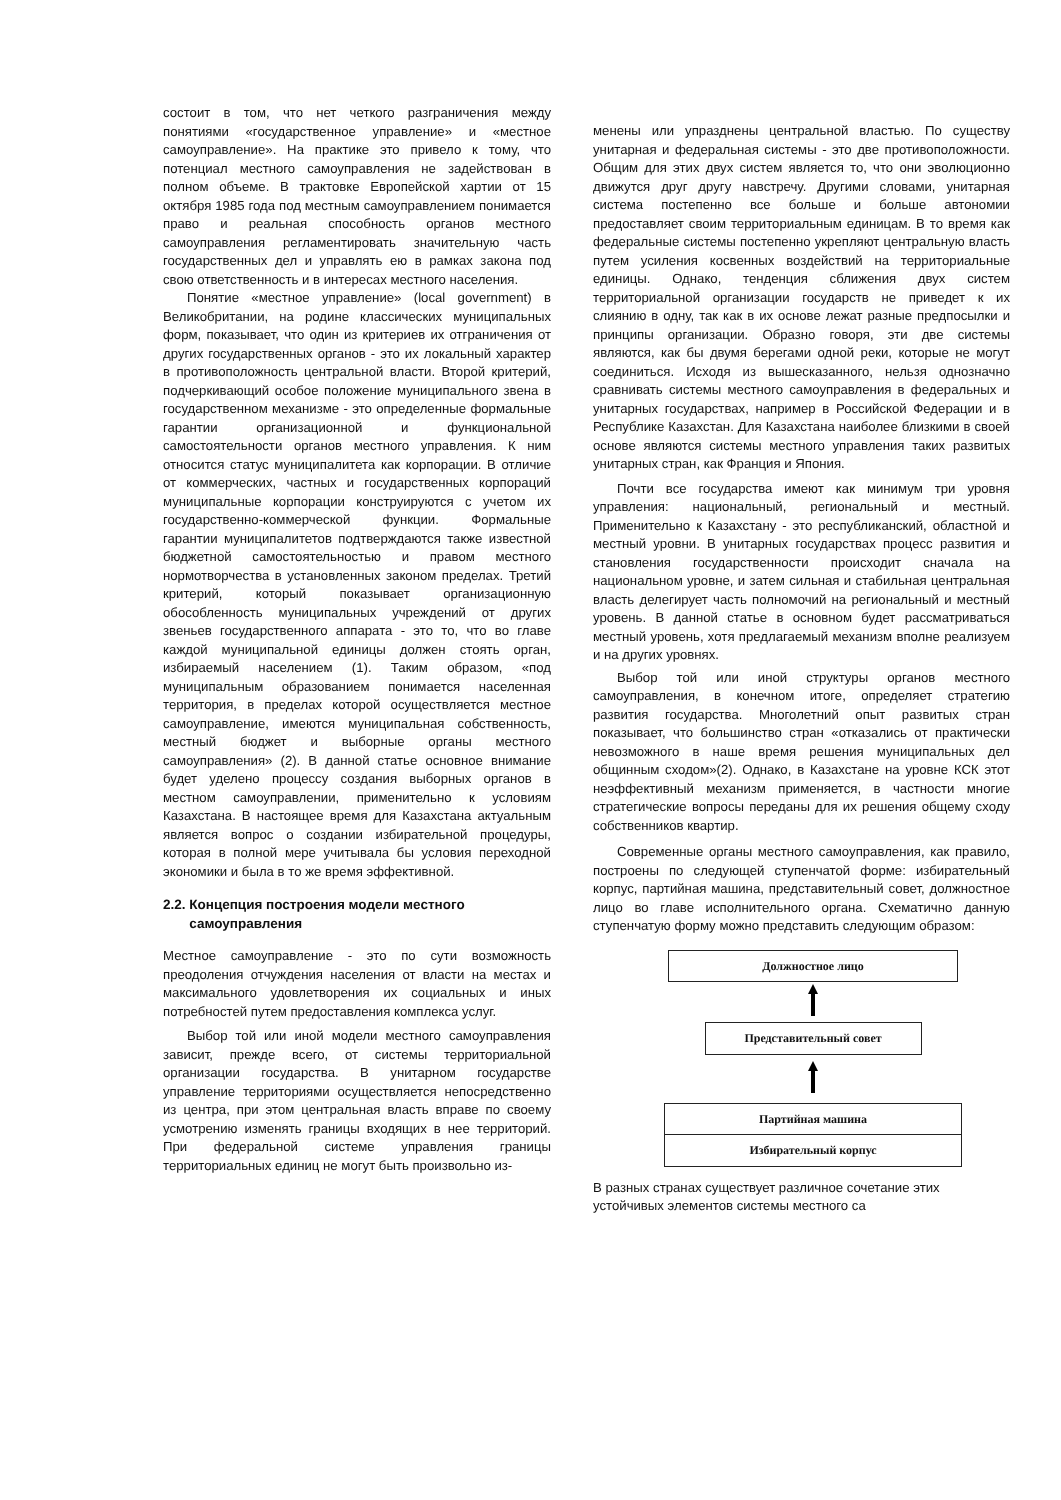состоит в том, что нет четкого разграничения между понятиями «государственное управление» и «местное самоуправление». На практике это привело к тому, что потенциал местного самоуправления не задействован в полном объеме. В трактовке Европейской хартии от 15 октября 1985 года под местным самоуправлением понимается право и реальная способность органов местного самоуправления регламентировать значительную часть государственных дел и управлять ею в рамках закона под свою ответственность и в интересах местного населения.
Понятие «местное управление» (local government) в Великобритании, на родине классических муниципальных форм, показывает, что один из критериев их отграничения от других государственных органов - это их локальный характер в противоположность центральной власти. Второй критерий, подчеркивающий особое положение муниципального звена в государственном механизме - это определенные формальные гарантии организационной и функциональной самостоятельности органов местного управления. К ним относится статус муниципалитета как корпорации. В отличие от коммерческих, частных и государственных корпораций муниципальные корпорации конструируются с учетом их государственно-коммерческой функции. Формальные гарантии муниципалитетов подтверждаются также известной бюджетной самостоятельностью и правом местного нормотворчества в установленных законом пределах. Третий критерий, который показывает организационную обособленность муниципальных учреждений от других звеньев государственного аппарата - это то, что во главе каждой муниципальной единицы должен стоять орган, избираемый населением (1). Таким образом, «под муниципальным образованием понимается населенная территория, в пределах которой осуществляется местное самоуправление, имеются муниципальная собственность, местный бюджет и выборные органы местного самоуправления» (2). В данной статье основное внимание будет уделено процессу создания выборных органов в местном самоуправлении, применительно к условиям Казахстана. В настоящее время для Казахстана актуальным является вопрос о создании избирательной процедуры, которая в полной мере учитывала бы условия переходной экономики и была в то же время эффективной.
2.2. Концепция построения модели местного
самоуправления
Местное самоуправление - это по сути возможность преодоления отчуждения населения от власти на местах и максимального удовлетворения их социальных и иных потребностей путем предоставления комплекса услуг.
Выбор той или иной модели местного самоуправления зависит, прежде всего, от системы территориальной организации государства. В унитарном государстве управление территориями осуществляется непосредственно из центра, при этом центральная власть вправе по своему усмотрению изменять границы входящих в нее территорий. При федеральной системе управления границы территориальных единиц не могут быть произвольно из-
менены или упразднены центральной властью. По существу унитарная и федеральная системы - это две противоположности. Общим для этих двух систем является то, что они эволюционно движутся друг другу навстречу. Другими словами, унитарная система постепенно все больше и больше автономии предоставляет своим территориальным единицам. В то время как федеральные системы постепенно укрепляют центральную власть путем усиления косвенных воздействий на территориальные единицы. Однако, тенденция сближения двух систем территориальной организации государств не приведет к их слиянию в одну, так как в их основе лежат разные предпосылки и принципы организации. Образно говоря, эти две системы являются, как бы двумя берегами одной реки, которые не могут соединиться. Исходя из вышесказанного, нельзя однозначно сравнивать системы местного самоуправления в федеральных и унитарных государствах, например в Российской Федерации и в Республике Казахстан. Для Казахстана наиболее близкими в своей основе являются системы местного управления таких развитых унитарных стран, как Франция и Япония.
Почти все государства имеют как минимум три уровня управления: национальный, региональный и местный. Применительно к Казахстану - это республиканский, областной и местный уровни. В унитарных государствах процесс развития и становления государственности происходит сначала на национальном уровне, и затем сильная и стабильная центральная власть делегирует часть полномочий на региональный и местный уровень. В данной статье в основном будет рассматриваться местный уровень, хотя предлагаемый механизм вполне реализуем и на других уровнях.
Выбор той или иной структуры органов местного самоуправления, в конечном итоге, определяет стратегию развития государства. Многолетний опыт развитых стран показывает, что большинство стран «отказались от практически невозможного в наше время решения муниципальных дел общинным сходом»(2). Однако, в Казахстане на уровне КСК этот неэффективный механизм применяется, в частности многие стратегические вопросы переданы для их решения общему сходу собственников квартир.
Современные органы местного самоуправления, как правило, построены по следующей ступенчатой форме: избирательный корпус, партийная машина, представительный совет, должностное лицо во главе исполнительного органа. Схематично данную ступенчатую форму можно представить следующим образом:
Должностное лицо
Представительный совет
Партийная машина
Избирательный корпус
В разных странах существует различное сочетание этих устойчивых элементов системы местного са